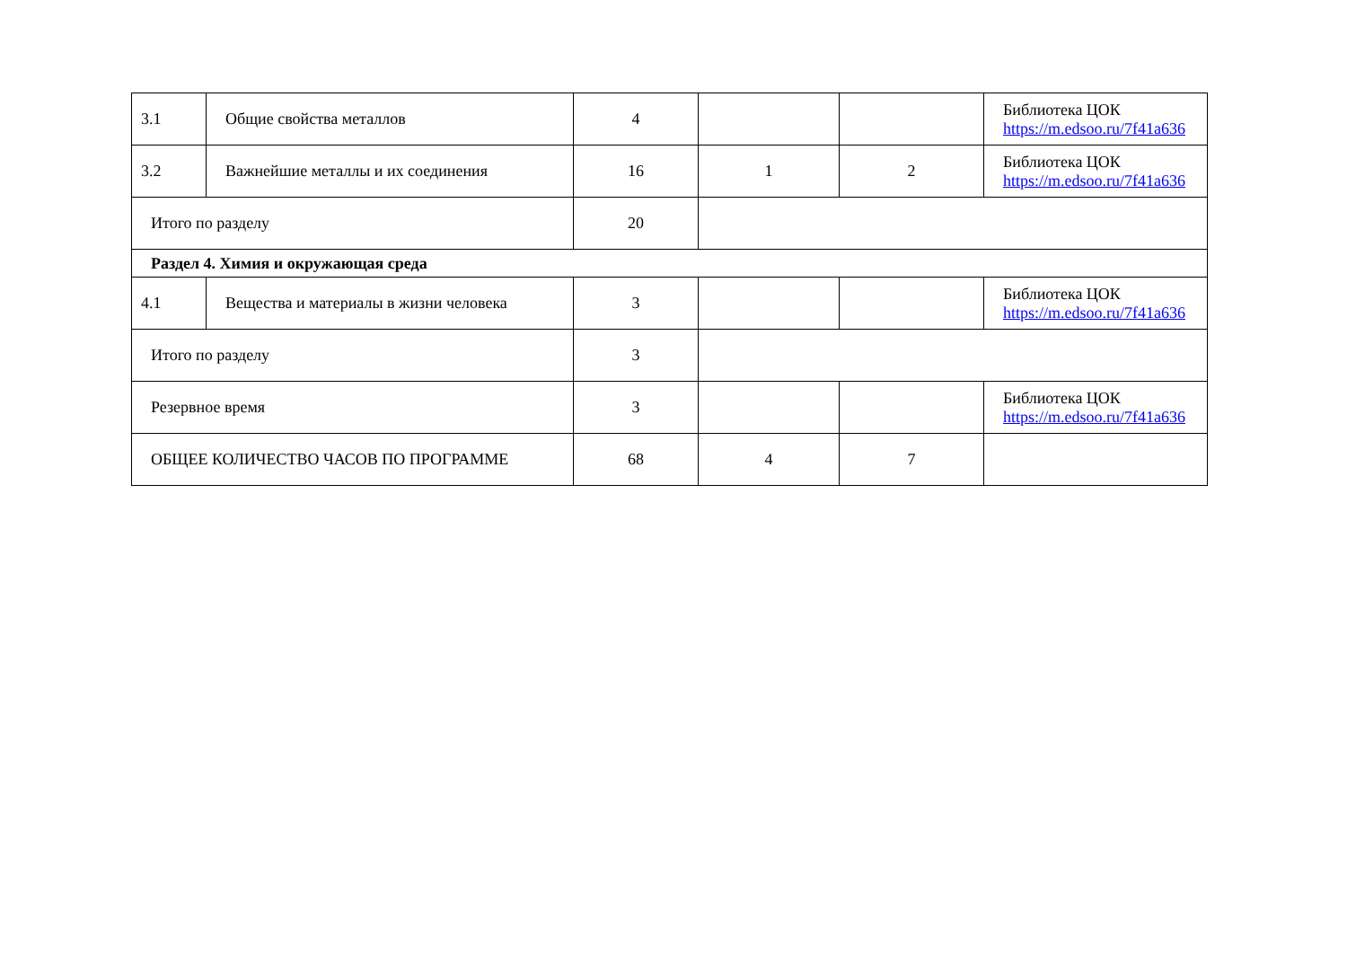| 3.1 | Общие свойства металлов | 4 | | | Библиотека ЦОК https://m.edsoo.ru/7f41a636 |
| 3.2 | Важнейшие металлы и их соединения | 16 | 1 | 2 | Библиотека ЦОК https://m.edsoo.ru/7f41a636 |
| Итого по разделу | | 20 | | | |
| Раздел 4. Химия и окружающая среда | | | | | |
| 4.1 | Вещества и материалы в жизни человека | 3 | | | Библиотека ЦОК https://m.edsoo.ru/7f41a636 |
| Итого по разделу | | 3 | | | |
| Резервное время | | 3 | | | Библиотека ЦОК https://m.edsoo.ru/7f41a636 |
| ОБЩЕЕ КОЛИЧЕСТВО ЧАСОВ ПО ПРОГРАММЕ | | 68 | 4 | 7 | |